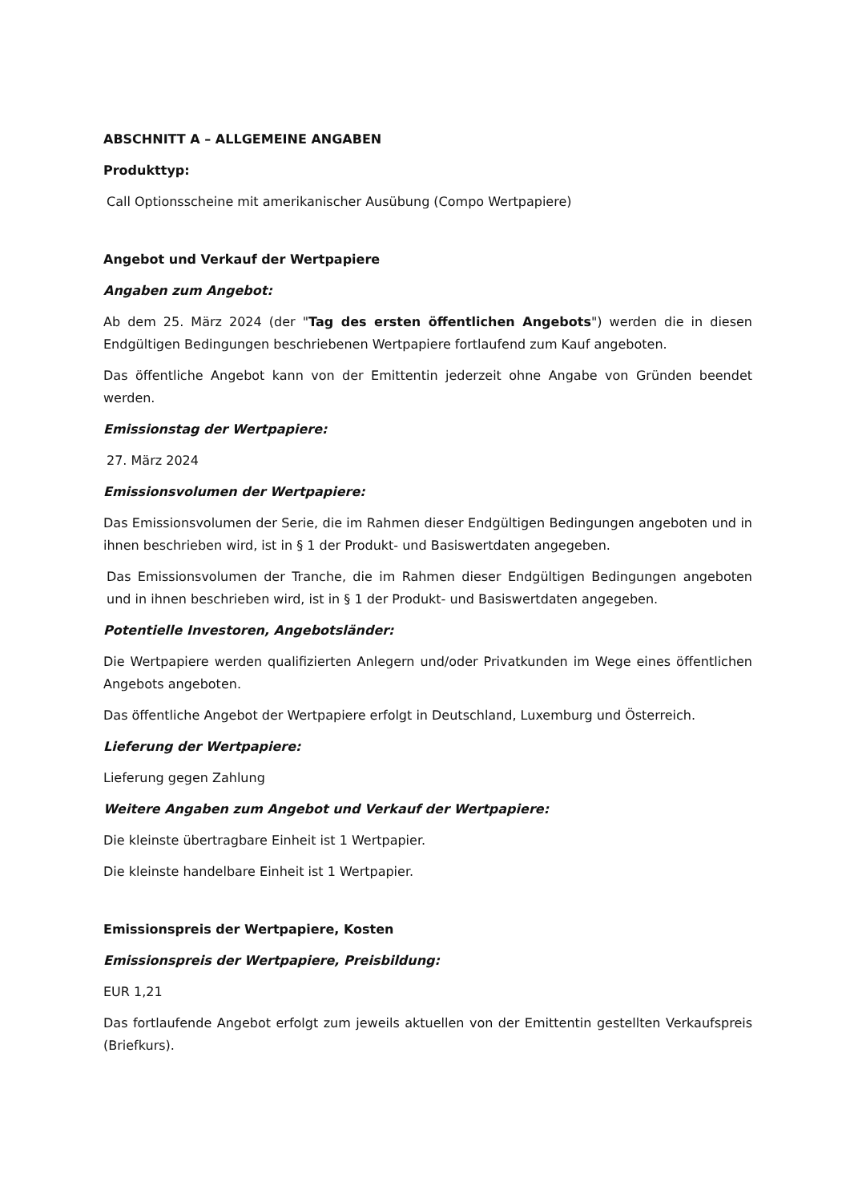ABSCHNITT A – ALLGEMEINE ANGABEN
Produkttyp:
Call Optionsscheine mit amerikanischer Ausübung (Compo Wertpapiere)
Angebot und Verkauf der Wertpapiere
Angaben zum Angebot:
Ab dem 25. März 2024 (der "Tag des ersten öffentlichen Angebots") werden die in diesen Endgültigen Bedingungen beschriebenen Wertpapiere fortlaufend zum Kauf angeboten.
Das öffentliche Angebot kann von der Emittentin jederzeit ohne Angabe von Gründen beendet werden.
Emissionstag der Wertpapiere:
27. März 2024
Emissionsvolumen der Wertpapiere:
Das Emissionsvolumen der Serie, die im Rahmen dieser Endgültigen Bedingungen angeboten und in ihnen beschrieben wird, ist in § 1 der Produkt- und Basiswertdaten angegeben.
Das Emissionsvolumen der Tranche, die im Rahmen dieser Endgültigen Bedingungen angeboten und in ihnen beschrieben wird, ist in § 1 der Produkt- und Basiswertdaten angegeben.
Potentielle Investoren, Angebotsländer:
Die Wertpapiere werden qualifizierten Anlegern und/oder Privatkunden im Wege eines öffentlichen Angebots angeboten.
Das öffentliche Angebot der Wertpapiere erfolgt in Deutschland, Luxemburg und Österreich.
Lieferung der Wertpapiere:
Lieferung gegen Zahlung
Weitere Angaben zum Angebot und Verkauf der Wertpapiere:
Die kleinste übertragbare Einheit ist 1 Wertpapier.
Die kleinste handelbare Einheit ist 1 Wertpapier.
Emissionspreis der Wertpapiere, Kosten
Emissionspreis der Wertpapiere, Preisbildung:
EUR 1,21
Das fortlaufende Angebot erfolgt zum jeweils aktuellen von der Emittentin gestellten Verkaufspreis (Briefkurs).